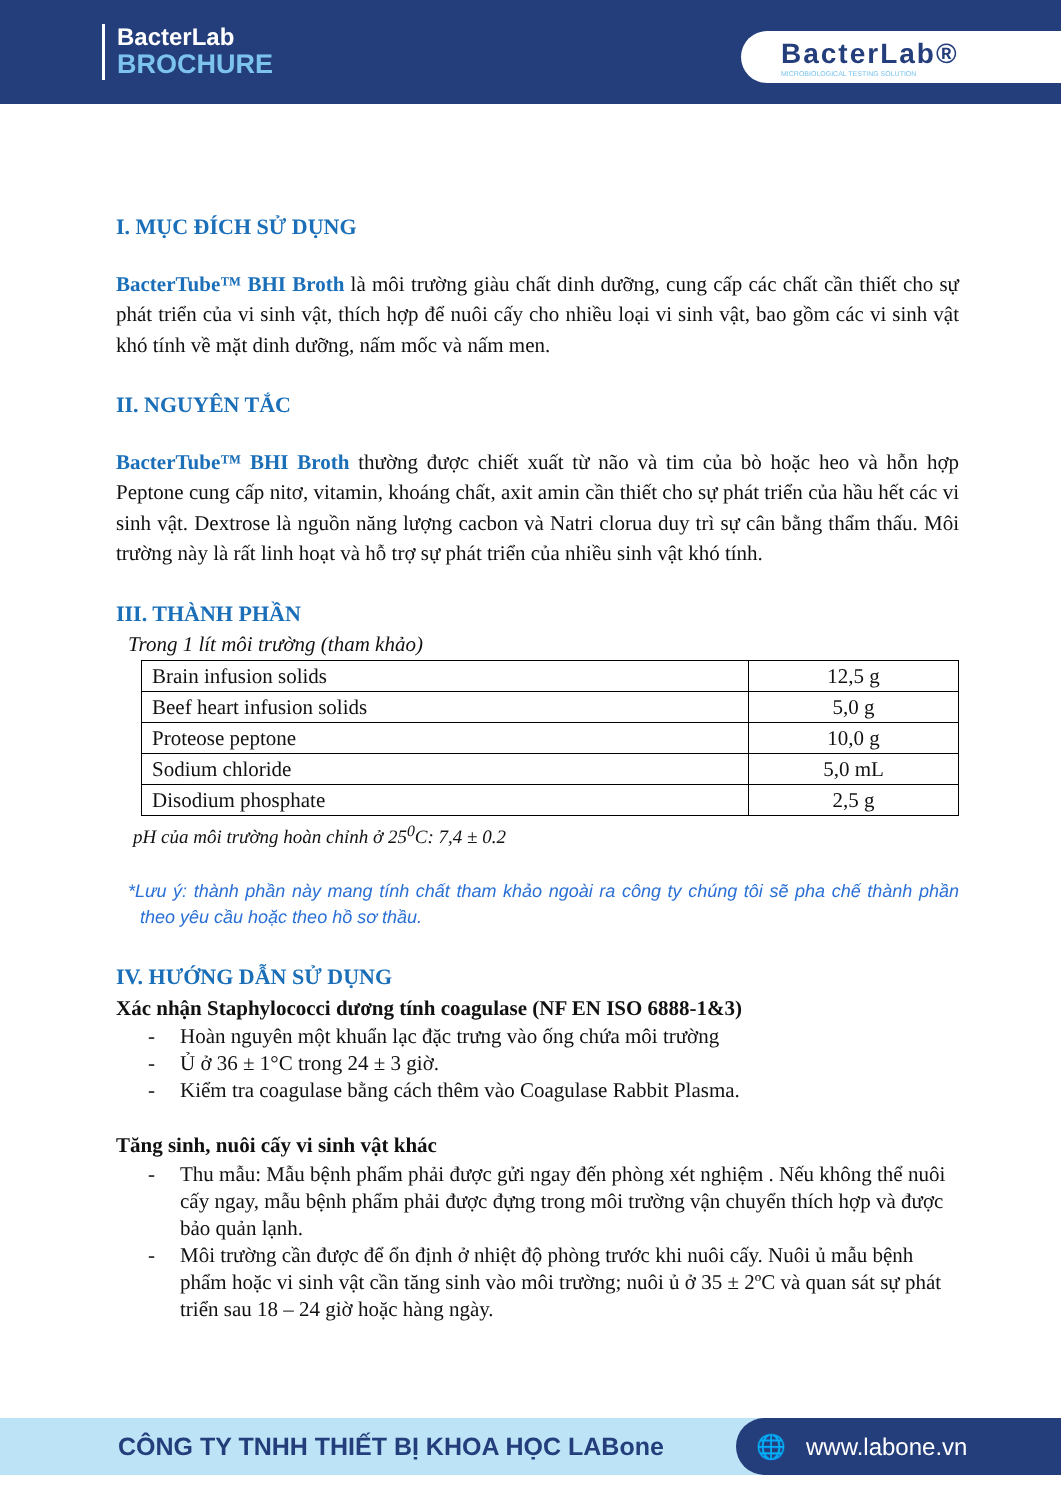BacterLab
BROCHURE
BacterLab®
MICROBIOLOGICAL TESTING SOLUTION
I. MỤC ĐÍCH SỬ DỤNG
BacterTube™ BHI Broth là môi trường giàu chất dinh dưỡng, cung cấp các chất cần thiết cho sự phát triển của vi sinh vật, thích hợp để nuôi cấy cho nhiều loại vi sinh vật, bao gồm các vi sinh vật khó tính về mặt dinh dưỡng, nấm mốc và nấm men.
II. NGUYÊN TẮC
BacterTube™ BHI Broth thường được chiết xuất từ não và tim của bò hoặc heo và hỗn hợp Peptone cung cấp nitơ, vitamin, khoáng chất, axit amin cần thiết cho sự phát triển của hầu hết các vi sinh vật. Dextrose là nguồn năng lượng cacbon và Natri clorua duy trì sự cân bằng thẩm thấu. Môi trường này là rất linh hoạt và hỗ trợ sự phát triển của nhiều sinh vật khó tính.
III. THÀNH PHẦN
Trong 1 lít môi trường (tham khảo)
| Brain infusion solids | 12,5 g |
| Beef heart infusion solids | 5,0 g |
| Proteose peptone | 10,0 g |
| Sodium chloride | 5,0 mL |
| Disodium phosphate | 2,5 g |
pH của môi trường hoàn chỉnh ở 25<sup>0</sup>C: 7,4 ± 0.2
*Lưu ý: thành phần này mang tính chất tham khảo ngoài ra công ty chúng tôi sẽ pha chế thành phần theo yêu cầu hoặc theo hồ sơ thầu.
IV. HƯỚNG DẪN SỬ DỤNG
Xác nhận Staphylococci dương tính coagulase (NF EN ISO 6888-1&3)
- Hoàn nguyên một khuẩn lạc đặc trưng vào ống chứa môi trường
- Ủ ở 36 ± 1°C trong 24 ± 3 giờ.
- Kiểm tra coagulase bằng cách thêm vào Coagulase Rabbit Plasma.
Tăng sinh, nuôi cấy vi sinh vật khác
- Thu mẫu: Mẫu bệnh phẩm phải được gửi ngay đến phòng xét nghiệm . Nếu không thể nuôi cấy ngay, mẫu bệnh phẩm phải được đựng trong môi trường vận chuyển thích hợp và được bảo quản lạnh.
- Môi trường cần được để ổn định ở nhiệt độ phòng trước khi nuôi cấy. Nuôi ủ mẫu bệnh phẩm hoặc vi sinh vật cần tăng sinh vào môi trường; nuôi ủ ở 35 ± 2ºC và quan sát sự phát triển sau 18 – 24 giờ hoặc hàng ngày.
CÔNG TY TNHH THIẾT BỊ KHOA HỌC LABone
🌐 www.labone.vn